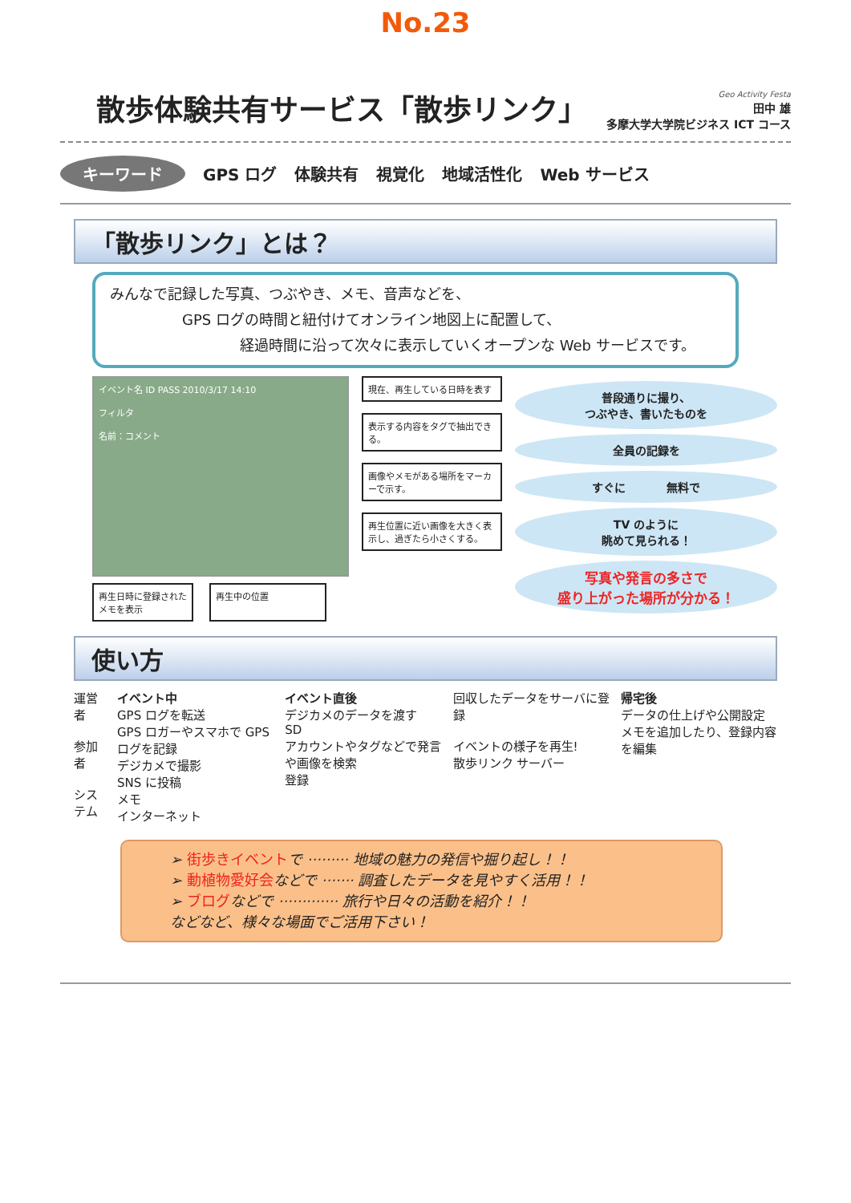No.23
散歩体験共有サービス「散歩リンク」
Geo Activity Festa
田中 雄
多摩大学大学院ビジネス ICT コース
キーワード GPS ログ 体験共有 視覚化 地域活性化 Web サービス
「散歩リンク」とは？
みんなで記録した写真、つぶやき、メモ、音声などを、
     GPS ログの時間と紐付けてオンライン地図上に配置して、
         経過時間に沿って次々に表示していくオープンな Web サービスです。
イベント名 ID PASS 2010/3/17 14:10
フィルタ
名前：コメント
再生日時に登録された
メモを表示
再生中の位置
現在、再生している日時を表す
表示する内容をタグで抽出できる。
画像やメモがある場所をマーカーで示す。
再生位置に近い画像を大きく表示し、過ぎたら小さくする。
普段通りに撮り、
つぶやき、書いたものを
全員の記録を
すぐに     無料で
TV のように
眺めて見られる！
写真や発言の多さで
盛り上がった場所が分かる！
使い方
運営者
参加者
システム
イベント中
GPS ログを転送
GPS ロガーやスマホで GPS ログを記録
デジカメで撮影
SNS に投稿
メモ
インターネット
イベント直後
デジカメのデータを渡す
SD
アカウントやタグなどで発言や画像を検索
登録
回収したデータをサーバに登録
イベントの様子を再生!
散歩リンク サーバー
帰宅後
データの仕上げや公開設定
メモを追加したり、登録内容を編集
➢ 街歩きイベントで ········· 地域の魅力の発信や掘り起し！！
➢ 動植物愛好会などで ······· 調査したデータを見やすく活用！！
➢ ブログなどで ············· 旅行や日々の活動を紹介！！
などなど、様々な場面でご活用下さい！